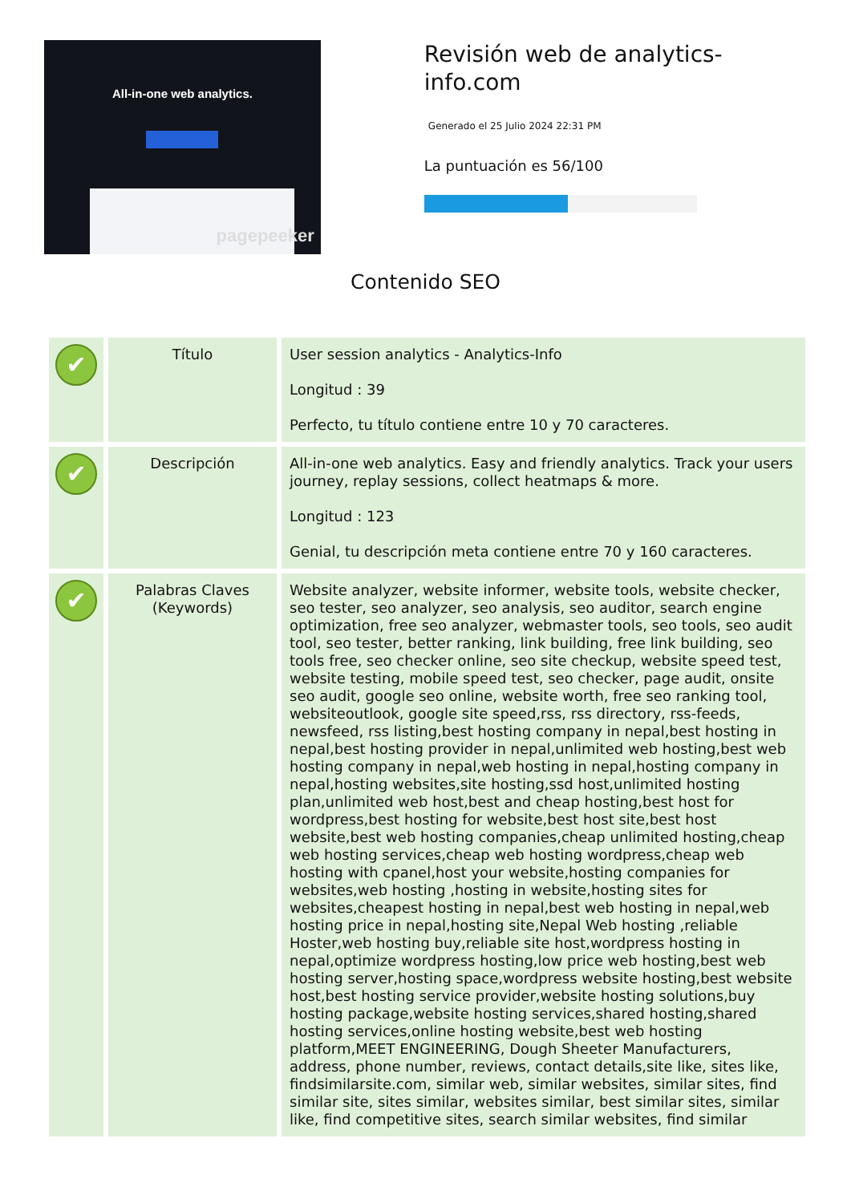All-in-one web analytics.
pagepeeker
Revisión web de analytics-info.com
Generado el 25 Julio 2024 22:31 PM
La puntuación es 56/100
Contenido SEO
| ✔ | Título | User session analytics - Analytics-Info Longitud : 39 Perfecto, tu título contiene entre 10 y 70 caracteres. |
| ✔ | Descripción | All-in-one web analytics. Easy and friendly analytics. Track your users journey, replay sessions, collect heatmaps & more. Longitud : 123 Genial, tu descripción meta contiene entre 70 y 160 caracteres. |
| ✔ | Palabras Claves (Keywords) | Website analyzer, website informer, website tools, website checker, seo tester, seo analyzer, seo analysis, seo auditor, search engine optimization, free seo analyzer, webmaster tools, seo tools, seo audit tool, seo tester, better ranking, link building, free link building, seo tools free, seo checker online, seo site checkup, website speed test, website testing, mobile speed test, seo checker, page audit, onsite seo audit, google seo online, website worth, free seo ranking tool, websiteoutlook, google site speed,rss, rss directory, rss-feeds, newsfeed, rss listing,best hosting company in nepal,best hosting in nepal,best hosting provider in nepal,unlimited web hosting,best web hosting company in nepal,web hosting in nepal,hosting company in nepal,hosting websites,site hosting,ssd host,unlimited hosting plan,unlimited web host,best and cheap hosting,best host for wordpress,best hosting for website,best host site,best host website,best web hosting companies,cheap unlimited hosting,cheap web hosting services,cheap web hosting wordpress,cheap web hosting with cpanel,host your website,hosting companies for websites,web hosting ,hosting in website,hosting sites for websites,cheapest hosting in nepal,best web hosting in nepal,web hosting price in nepal,hosting site,Nepal Web hosting ,reliable Hoster,web hosting buy,reliable site host,wordpress hosting in nepal,optimize wordpress hosting,low price web hosting,best web hosting server,hosting space,wordpress website hosting,best website host,best hosting service provider,website hosting solutions,buy hosting package,website hosting services,shared hosting,shared hosting services,online hosting website,best web hosting platform,MEET ENGINEERING, Dough Sheeter Manufacturers, address, phone number, reviews, contact details,site like, sites like, findsimilarsite.com, similar web, similar websites, similar sites, find similar site, sites similar, websites similar, best similar sites, similar like, find competitive sites, search similar websites, find similar |